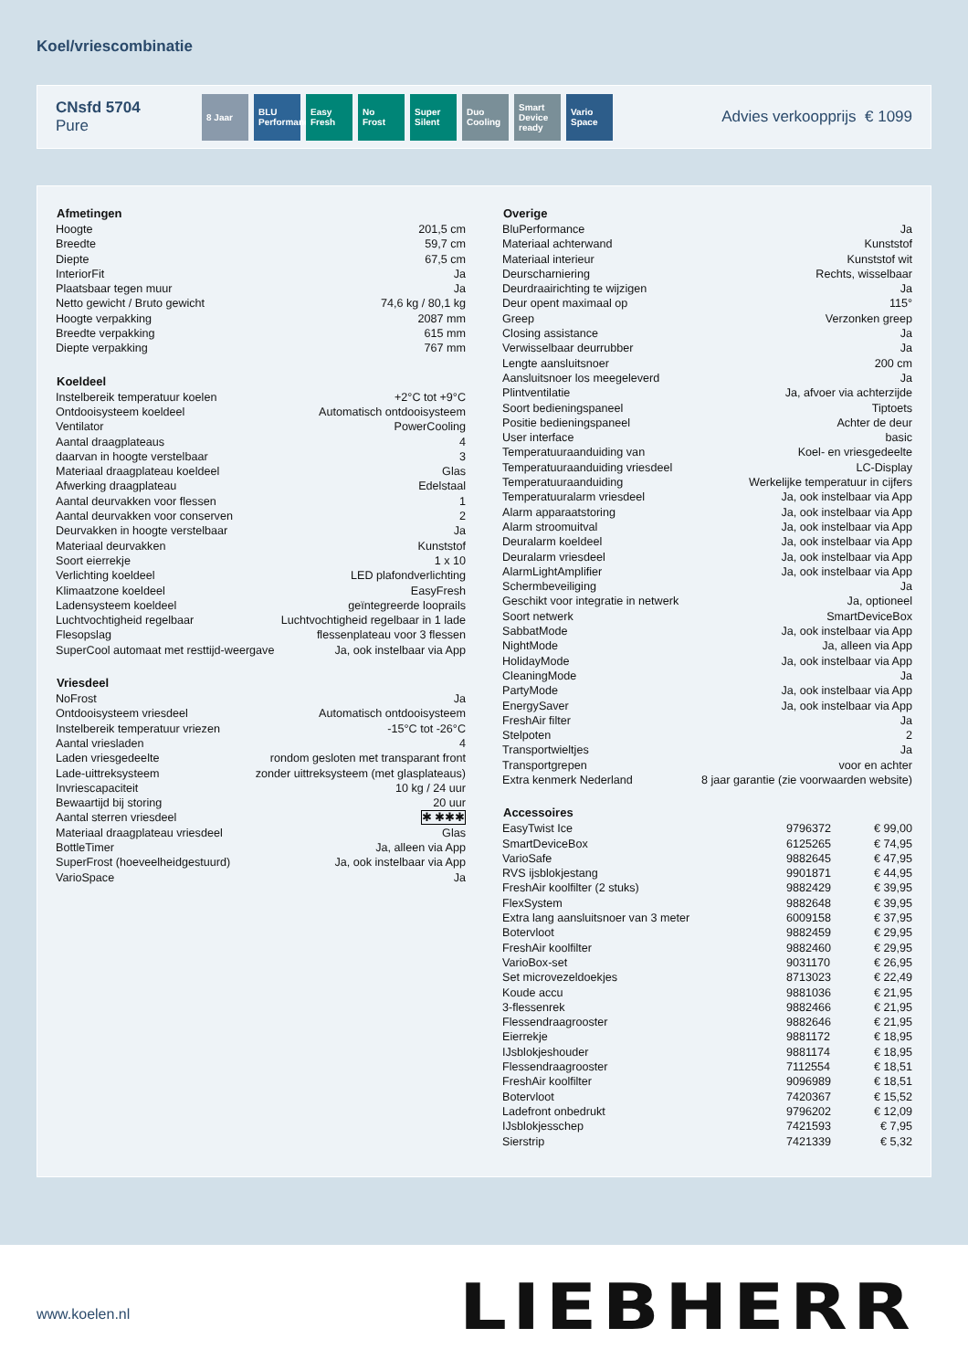Koel/vriescombinatie
CNsfd 5704
Pure
8 Jaar BLU Performance
Easy Fresh
No Frost Super Silent
Duo Cooling
Smart Device ready
Vario Space
Advies verkoopprijs € 1099
| Afmetingen | |
| --- | --- |
| Hoogte | 201,5 cm |
| Breedte | 59,7 cm |
| Diepte | 67,5 cm |
| InteriorFit | Ja |
| Plaatsbaar tegen muur | Ja |
| Netto gewicht / Bruto gewicht | 74,6 kg / 80,1 kg |
| Hoogte verpakking | 2087 mm |
| Breedte verpakking | 615 mm |
| Diepte verpakking | 767 mm |
| Koeldeel | |
| --- | --- |
| Instelbereik temperatuur koelen | +2°C tot +9°C |
| Ontdooisysteem koeldeel | Automatisch ontdooisysteem |
| Ventilator | PowerCooling |
| Aantal draagplateaus | 4 |
| daarvan in hoogte verstelbaar | 3 |
| Materiaal draagplateau koeldeel | Glas |
| Afwerking draagplateau | Edelstaal |
| Aantal deurvakken voor flessen | 1 |
| Aantal deurvakken voor conserven | 2 |
| Deurvakken in hoogte verstelbaar | Ja |
| Materiaal deurvakken | Kunststof |
| Soort eierrekje | 1 x 10 |
| Verlichting koeldeel | LED plafondverlichting |
| Klimaatzone koeldeel | EasyFresh |
| Ladensysteem koeldeel | geïntegreerde looprails |
| Luchtvochtigheid regelbaar | Luchtvochtigheid regelbaar in 1 lade |
| Flesopslag | flessenplateau voor 3 flessen |
| SuperCool automaat met resttijd-weergave | Ja, ook instelbaar via App |
| Vriesdeel | |
| --- | --- |
| NoFrost | Ja |
| Ontdooisysteem vriesdeel | Automatisch ontdooisysteem |
| Instelbereik temperatuur vriezen | -15°C tot -26°C |
| Aantal vriesladen | 4 |
| Laden vriesgedeelte | rondom gesloten met transparant front |
| Lade-uittreksysteem | zonder uittreksysteem (met glasplateaus) |
| Invriescapaciteit | 10 kg / 24 uur |
| Bewaartijd bij storing | 20 uur |
| Aantal sterren vriesdeel | ✱ ✱✱✱ |
| Materiaal draagplateau vriesdeel | Glas |
| BottleTimer | Ja, alleen via App |
| SuperFrost (hoeveelheidgestuurd) | Ja, ook instelbaar via App |
| VarioSpace | Ja |
| Overige | |
| --- | --- |
| BluPerformance | Ja |
| Materiaal achterwand | Kunststof |
| Materiaal interieur | Kunststof wit |
| Deurscharniering | Rechts, wisselbaar |
| Deurdraairichting te wijzigen | Ja |
| Deur opent maximaal op | 115° |
| Greep | Verzonken greep |
| Closing assistance | Ja |
| Verwisselbaar deurrubber | Ja |
| Lengte aansluitsnoer | 200 cm |
| Aansluitsnoer los meegeleverd | Ja |
| Plintventilatie | Ja, afvoer via achterzijde |
| Soort bedieningspaneel | Tiptoets |
| Positie bedieningspaneel | Achter de deur |
| User interface | basic |
| Temperatuuraanduiding van | Koel- en vriesgedeelte |
| Temperatuuraanduiding vriesdeel | LC-Display |
| Temperatuuraanduiding | Werkelijke temperatuur in cijfers |
| Temperatuuralarm vriesdeel | Ja, ook instelbaar via App |
| Alarm apparaatstoring | Ja, ook instelbaar via App |
| Alarm stroomuitval | Ja, ook instelbaar via App |
| Deuralarm koeldeel | Ja, ook instelbaar via App |
| Deuralarm vriesdeel | Ja, ook instelbaar via App |
| AlarmLightAmplifier | Ja, ook instelbaar via App |
| Schermbeveiliging | Ja |
| Geschikt voor integratie in netwerk | Ja, optioneel |
| Soort netwerk | SmartDeviceBox |
| SabbatMode | Ja, ook instelbaar via App |
| NightMode | Ja, alleen via App |
| HolidayMode | Ja, ook instelbaar via App |
| CleaningMode | Ja |
| PartyMode | Ja, ook instelbaar via App |
| EnergySaver | Ja, ook instelbaar via App |
| FreshAir filter | Ja |
| Stelpoten | 2 |
| Transportwieltjes | Ja |
| Transportgrepen | voor en achter |
| Extra kenmerk Nederland | 8 jaar garantie (zie voorwaarden website) |
| Accessoires | | |
| --- | --- | --- |
| EasyTwist Ice | 9796372 | € 99,00 |
| SmartDeviceBox | 6125265 | € 74,95 |
| VarioSafe | 9882645 | € 47,95 |
| RVS ijsblokjestang | 9901871 | € 44,95 |
| FreshAir koolfilter (2 stuks) | 9882429 | € 39,95 |
| FlexSystem | 9882648 | € 39,95 |
| Extra lang aansluitsnoer van 3 meter | 6009158 | € 37,95 |
| Botervloot | 9882459 | € 29,95 |
| FreshAir koolfilter | 9882460 | € 29,95 |
| VarioBox-set | 9031170 | € 26,95 |
| Set microvezeldoekjes | 8713023 | € 22,49 |
| Koude accu | 9881036 | € 21,95 |
| 3-flessenrek | 9882466 | € 21,95 |
| Flessendraagrooster | 9882646 | € 21,95 |
| Eierrekje | 9881172 | € 18,95 |
| IJsblokjeshouder | 9881174 | € 18,95 |
| Flessendraagrooster | 7112554 | € 18,51 |
| FreshAir koolfilter | 9096989 | € 18,51 |
| Botervloot | 7420367 | € 15,52 |
| Ladefront onbedrukt | 9796202 | € 12,09 |
| IJsblokjesschep | 7421593 | € 7,95 |
| Sierstrip | 7421339 | € 5,32 |
www.koelen.nl
LIEBHERR